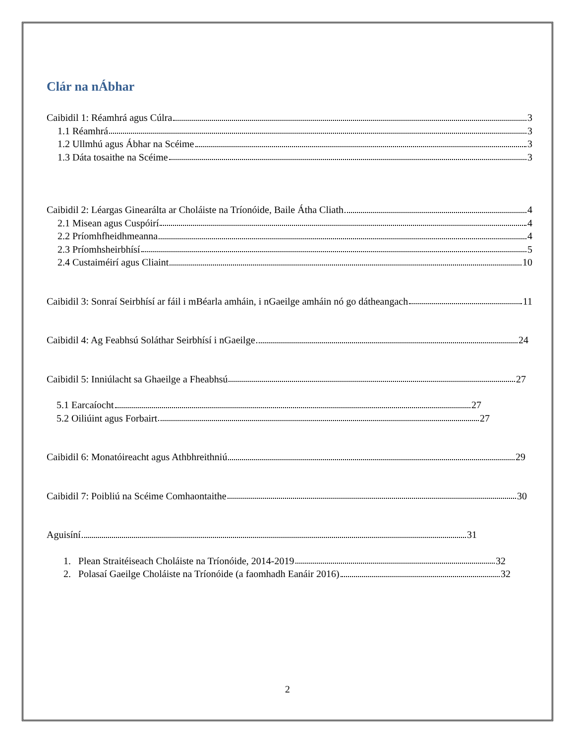Clár na nÁbhar
Caibidil 1: Réamhrá agus Cúlra 3
1.1 Réamhrá 3
1.2 Ullmhú agus Ábhar na Scéime 3
1.3 Dáta tosaithe na Scéime 3
Caibidil 2: Léargas Ginearálta ar Choláiste na Tríonóide, Baile Átha Cliath 4
2.1 Misean agus Cuspóirí 4
2.2 Príomhfheidhmeanna 4
2.3 Príomhsheirbhísí 5
2.4 Custaiméirí agus Cliaint 10
Caibidil 3: Sonraí Seirbhísí ar fáil i mBéarla amháin, i nGaeilge amháin nó go dátheangach 11
Caibidil 4: Ag Feabhsú Soláthar Seirbhísí i nGaeilge 24
Caibidil 5: Inniúlacht sa Ghaeilge a Fheabhsú 27
5.1 Earcaíocht 27
5.2 Oiliúint agus Forbairt 27
Caibidil 6: Monatóireacht agus Athbhreithniú 29
Caibidil 7: Poibliú na Scéime Comhaontaithe 30
Aguisíní 31
1. Plean Straitéiseach Choláiste na Tríonóide, 2014-2019 32
2. Polasaí Gaeilge Choláiste na Tríonóide (a faomhadh Eanáir 2016) 32
2